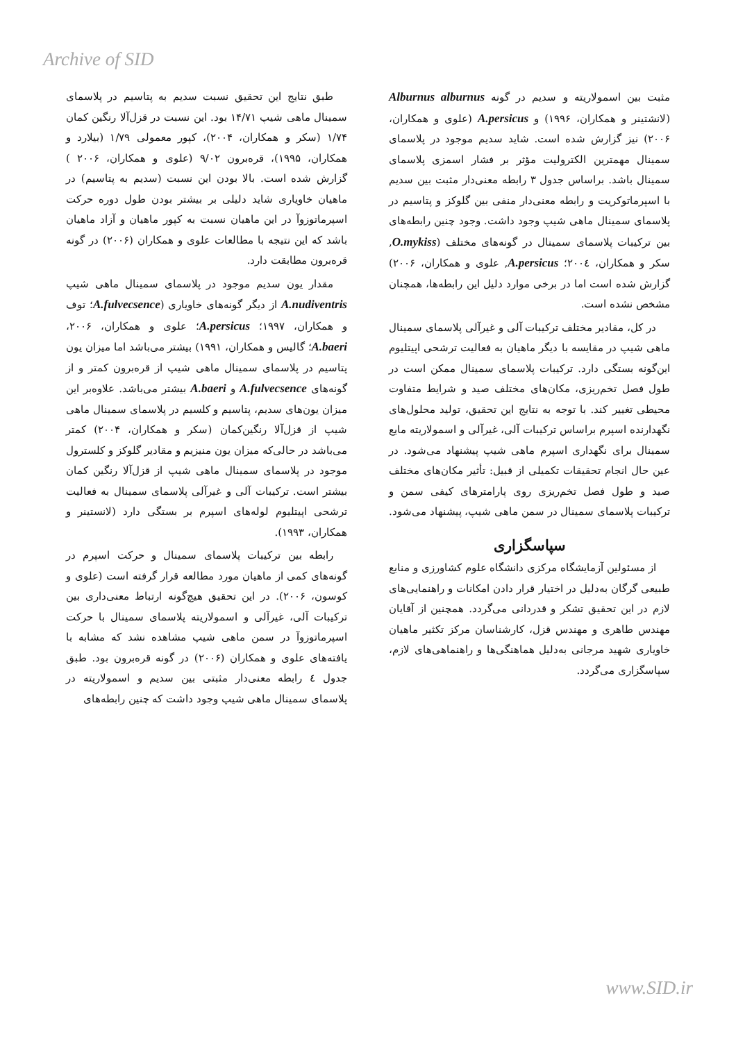Archive of SID
طبق نتایج این تحقیق نسبت سدیم به پتاسیم در پلاسمای سمینال ماهی شیپ ۱۴/۷۱ بود. این نسبت در قزل‌آلا رنگین کمان ۱/۷۴ (سکر و همکاران، ۲۰۰۴)، کپور معمولی ۱/۷۹ (بیلارد و همکاران، ۱۹۹۵)، قره‌برون ۹/۰۲ (علوی و همکاران، ۲۰۰۶ ) گزارش شده است. بالا بودن این نسبت (سدیم به پتاسیم) در ماهیان خاویاری شاید دلیلی بر بیشتر بودن طول دوره حرکت اسپرماتوزوآ در این ماهیان نسبت به کپور ماهیان و آزاد ماهیان باشد که این نتیجه با مطالعات علوی و همکاران (۲۰۰۶) در گونه قره‌برون مطابقت دارد.
مقدار یون سدیم موجود در پلاسمای سمینال ماهی شیپ A.nudiventris از دیگر گونه‌های خاویاری (A.fulvecsence؛ توف و همکاران، ۱۹۹۷؛ A.persicus؛ علوی و همکاران، ۲۰۰۶، A.baeri؛ گالیس و همکاران، ۱۹۹۱) بیشتر می‌باشد اما میزان یون پتاسیم در پلاسمای سمینال ماهی شیپ از قره‌برون کمتر و از گونه‌های A.fulvecsence و A.baeri بیشتر می‌باشد. علاوه‌بر این میزان یون‌های سدیم، پتاسیم و کلسیم در پلاسمای سمینال ماهی شیپ از قزل‌آلا رنگین‌کمان (سکر و همکاران، ۲۰۰۴) کمتر می‌باشد در حالی‌که میزان یون منیزیم و مقادیر گلوکز و کلسترول موجود در پلاسمای سمینال ماهی شیپ از قزل‌آلا رنگین کمان بیشتر است. ترکیبات آلی و غیرآلی پلاسمای سمینال به فعالیت ترشحی اپیتلیوم لوله‌های اسپرم بر بستگی دارد (لانستینر و همکاران، ۱۹۹۳).
رابطه بین ترکیبات پلاسمای سمینال و حرکت اسپرم در گونه‌های کمی از ماهیان مورد مطالعه قرار گرفته است (علوی و کوسون، ۲۰۰۶). در این تحقیق هیچ‌گونه ارتباط معنی‌داری بین ترکیبات آلی، غیرآلی و اسمولاریته پلاسمای سمینال با حرکت اسپرماتوزوآ در سمن ماهی شیپ مشاهده نشد که مشابه با یافته‌های علوی و همکاران (۲۰۰۶) در گونه قره‌برون بود. طبق جدول ٤ رابطه معنی‌دار مثبتی بین سدیم و اسمولاریته در پلاسمای سمینال ماهی شیپ وجود داشت که چنین رابطه‌های
مثبت بین اسمولاریته و سدیم در گونه Alburnus alburnus (لانشتینر و همکاران، ۱۹۹۶) و A.persicus (علوی و همکاران، ۲۰۰۶) نیز گزارش شده است. شاید سدیم موجود در پلاسمای سمینال مهمترین الکترولیت مؤثر بر فشار اسمزی پلاسمای سمینال باشد. براساس جدول ۳ رابطه معنی‌دار مثبت بین سدیم با اسپرماتوکریت و رابطه معنی‌دار منفی بین گلوکز و پتاسیم در پلاسمای سمینال ماهی شیپ وجود داشت. وجود چنین رابطه‌های بین ترکیبات پلاسمای سمینال در گونه‌های مختلف (O.mykiss, سکر و همکاران، ۲۰۰٤؛ A.persicus, علوی و همکاران، ۲۰۰۶) گزارش شده است اما در برخی موارد دلیل این رابطه‌ها، همچنان مشخص نشده است.
در کل، مقادیر مختلف ترکیبات آلی و غیرآلی پلاسمای سمینال ماهی شیپ در مقایسه با دیگر ماهیان به فعالیت ترشحی اپیتلیوم این‌گونه بستگی دارد. ترکیبات پلاسمای سمینال ممکن است در طول فصل تخم‌ریزی، مکان‌های مختلف صید و شرایط متفاوت محیطی تغییر کند. با توجه به نتایج این تحقیق، تولید محلول‌های نگهدارنده اسپرم براساس ترکیبات آلی، غیرآلی و اسمولاریته مایع سمینال برای نگهداری اسپرم ماهی شیپ پیشنهاد می‌شود. در عین حال انجام تحقیقات تکمیلی از قبیل: تأثیر مکان‌های مختلف صید و طول فصل تخم‌ریزی روی پارامترهای کیفی سمن و ترکیبات پلاسمای سمینال در سمن ماهی شیپ، پیشنهاد می‌شود.
سپاسگزاری
از مسئولین آزمایشگاه مرکزی دانشگاه علوم کشاورزی و منابع طبیعی گرگان به‌دلیل در اختیار قرار دادن امکانات و راهنمایی‌های لازم در این تحقیق تشکر و قدردانی می‌گردد. همچنین از آقایان مهندس طاهری و مهندس قزل، کارشناسان مرکز تکثیر ماهیان خاویاری شهید مرجانی به‌دلیل هماهنگی‌ها و راهنماهی‌های لازم، سپاسگزاری می‌گردد.
www.SID.ir